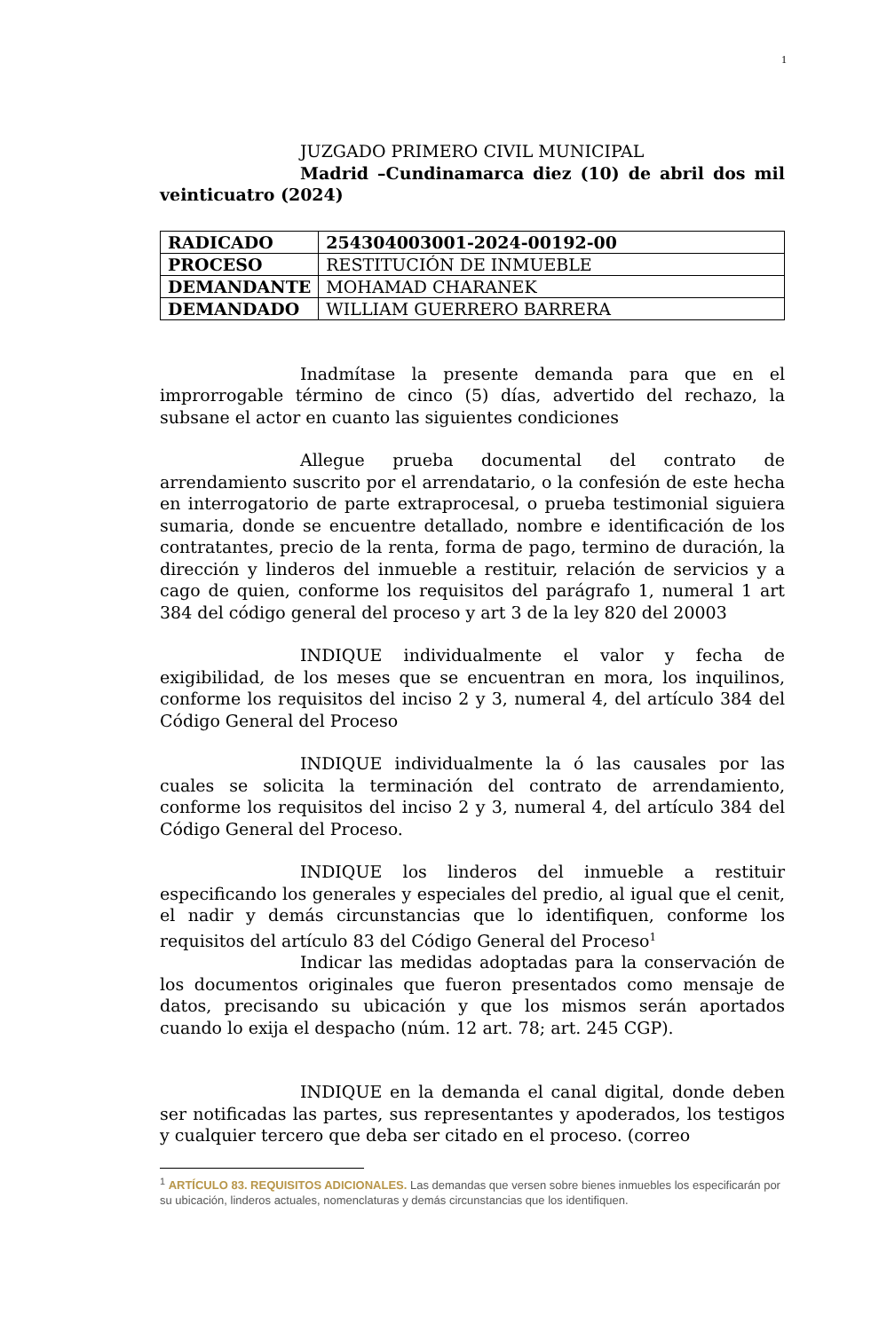1
JUZGADO PRIMERO CIVIL MUNICIPAL
Madrid –Cundinamarca diez (10) de abril dos mil veinticuatro (2024)
| RADICADO | 254304003001-2024-00192-00 |
| PROCESO | RESTITUCIÓN DE INMUEBLE |
| DEMANDANTE | MOHAMAD CHARANEK |
| DEMANDADO | WILLIAM GUERRERO BARRERA |
Inadmítase la presente demanda para que en el improrrogable término de cinco (5) días, advertido del rechazo, la subsane el actor en cuanto las siguientes condiciones
Allegue prueba documental del contrato de arrendamiento suscrito por el arrendatario, o la confesión de este hecha en interrogatorio de parte extraprocesal, o prueba testimonial siguiera sumaria, donde se encuentre detallado, nombre e identificación de los contratantes, precio de la renta, forma de pago, termino de duración, la dirección y linderos del inmueble a restituir, relación de servicios y a cago de quien, conforme los requisitos del parágrafo 1, numeral 1 art 384 del código general del proceso y art 3 de la ley 820 del 20003
INDIQUE individualmente el valor y fecha de exigibilidad, de los meses que se encuentran en mora, los inquilinos, conforme los requisitos del inciso 2 y 3, numeral 4, del artículo 384 del Código General del Proceso
INDIQUE individualmente la ó las causales por las cuales se solicita la terminación del contrato de arrendamiento, conforme los requisitos del inciso 2 y 3, numeral 4, del artículo 384 del Código General del Proceso.
INDIQUE los linderos del inmueble a restituir especificando los generales y especiales del predio, al igual que el cenit, el nadir y demás circunstancias que lo identifiquen, conforme los requisitos del artículo 83 del Código General del Proceso<sup>1</sup>
Indicar las medidas adoptadas para la conservación de los documentos originales que fueron presentados como mensaje de datos, precisando su ubicación y que los mismos serán aportados cuando lo exija el despacho (núm. 12 art. 78; art. 245 CGP).
INDIQUE en la demanda el canal digital, donde deben ser notificadas las partes, sus representantes y apoderados, los testigos y cualquier tercero que deba ser citado en el proceso. (correo
<sup>1</sup> ARTÍCULO 83. REQUISITOS ADICIONALES. Las demandas que versen sobre bienes inmuebles los especificarán por su ubicación, linderos actuales, nomenclaturas y demás circunstancias que los identifiquen.